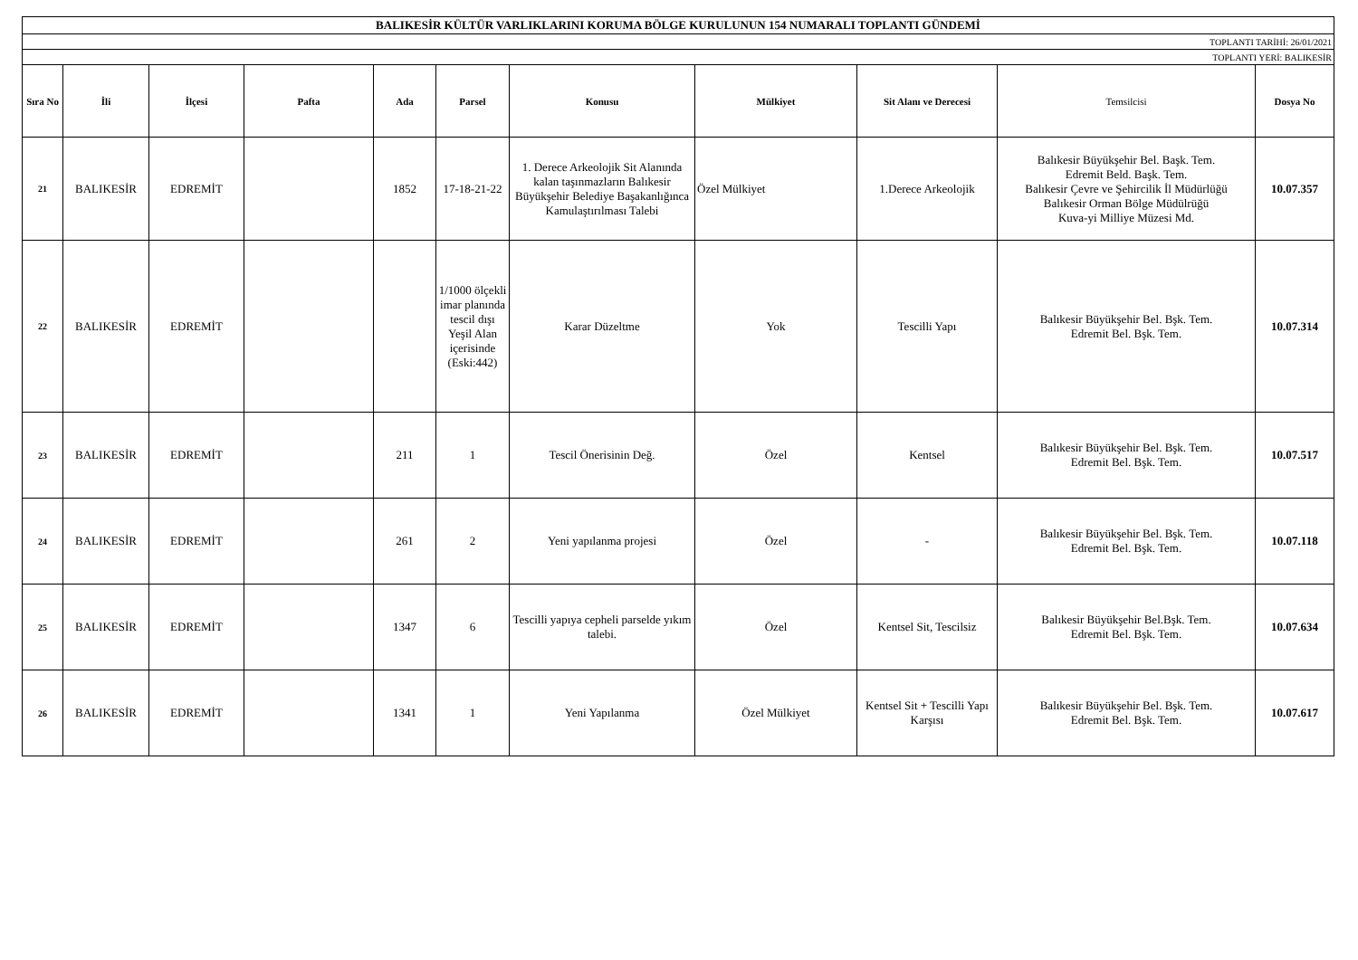| BALIKESİR KÜLTÜR VARLIKLARINI KORUMA BÖLGE KURULUNUN 154 NUMARALI TOPLANTI GÜNDEMİ | | | | | | | | | | |
| TOPLANTI TARİHİ: 26/01/2021 | | | | | | | | | | |
| TOPLANTI YERİ: BALIKESİR | | | | | | | | | | |
| Sıra No | İli | İlçesi | Pafta | Ada | Parsel | Konusu | Mülkiyet | Sit Alanı ve Derecesi | Temsilcisi | Dosya No |
| 21 | BALIKESİR | EDREMİT | | 1852 | 17-18-21-22 | 1. Derece Arkeolojik Sit Alanında kalan taşınmazların Balıkesir Büyükşehir Belediye Başakanlığınca Kamulaştırılması Talebi | Özel Mülkiyet | 1.Derece Arkeolojik | Balıkesir Büyükşehir Bel. Başk. Tem. Edremit Beld. Başk. Tem. Balıkesir Çevre ve Şehircilik İl Müdürlüğü Balıkesir Orman Bölge Müdülrüğü Kuva-yi Milliye Müzesi Md. | 10.07.357 |
| 22 | BALIKESİR | EDREMİT | | | 1/1000 ölçekli imar planında tescil dışı Yeşil Alan içerisinde (Eski:442) | Karar Düzeltme | Yok | Tescilli Yapı | Balıkesir Büyükşehir Bel. Bşk. Tem. Edremit Bel. Bşk. Tem. | 10.07.314 |
| 23 | BALIKESİR | EDREMİT | | 211 | 1 | Tescil Önerisinin Değ. | Özel | Kentsel | Balıkesir Büyükşehir Bel. Bşk. Tem. Edremit Bel. Bşk. Tem. | 10.07.517 |
| 24 | BALIKESİR | EDREMİT | | 261 | 2 | Yeni yapılanma projesi | Özel | - | Balıkesir Büyükşehir Bel. Bşk. Tem. Edremit Bel. Bşk. Tem. | 10.07.118 |
| 25 | BALIKESİR | EDREMİT | | 1347 | 6 | Tescilli yapıya cepheli parselde yıkım talebi. | Özel | Kentsel Sit, Tescilsiz | Balıkesir Büyükşehir Bel.Bşk. Tem. Edremit Bel. Bşk. Tem. | 10.07.634 |
| 26 | BALIKESİR | EDREMİT | | 1341 | 1 | Yeni Yapılanma | Özel Mülkiyet | Kentsel Sit + Tescilli Yapı Karşısı | Balıkesir Büyükşehir Bel. Bşk. Tem. Edremit Bel. Bşk. Tem. | 10.07.617 |